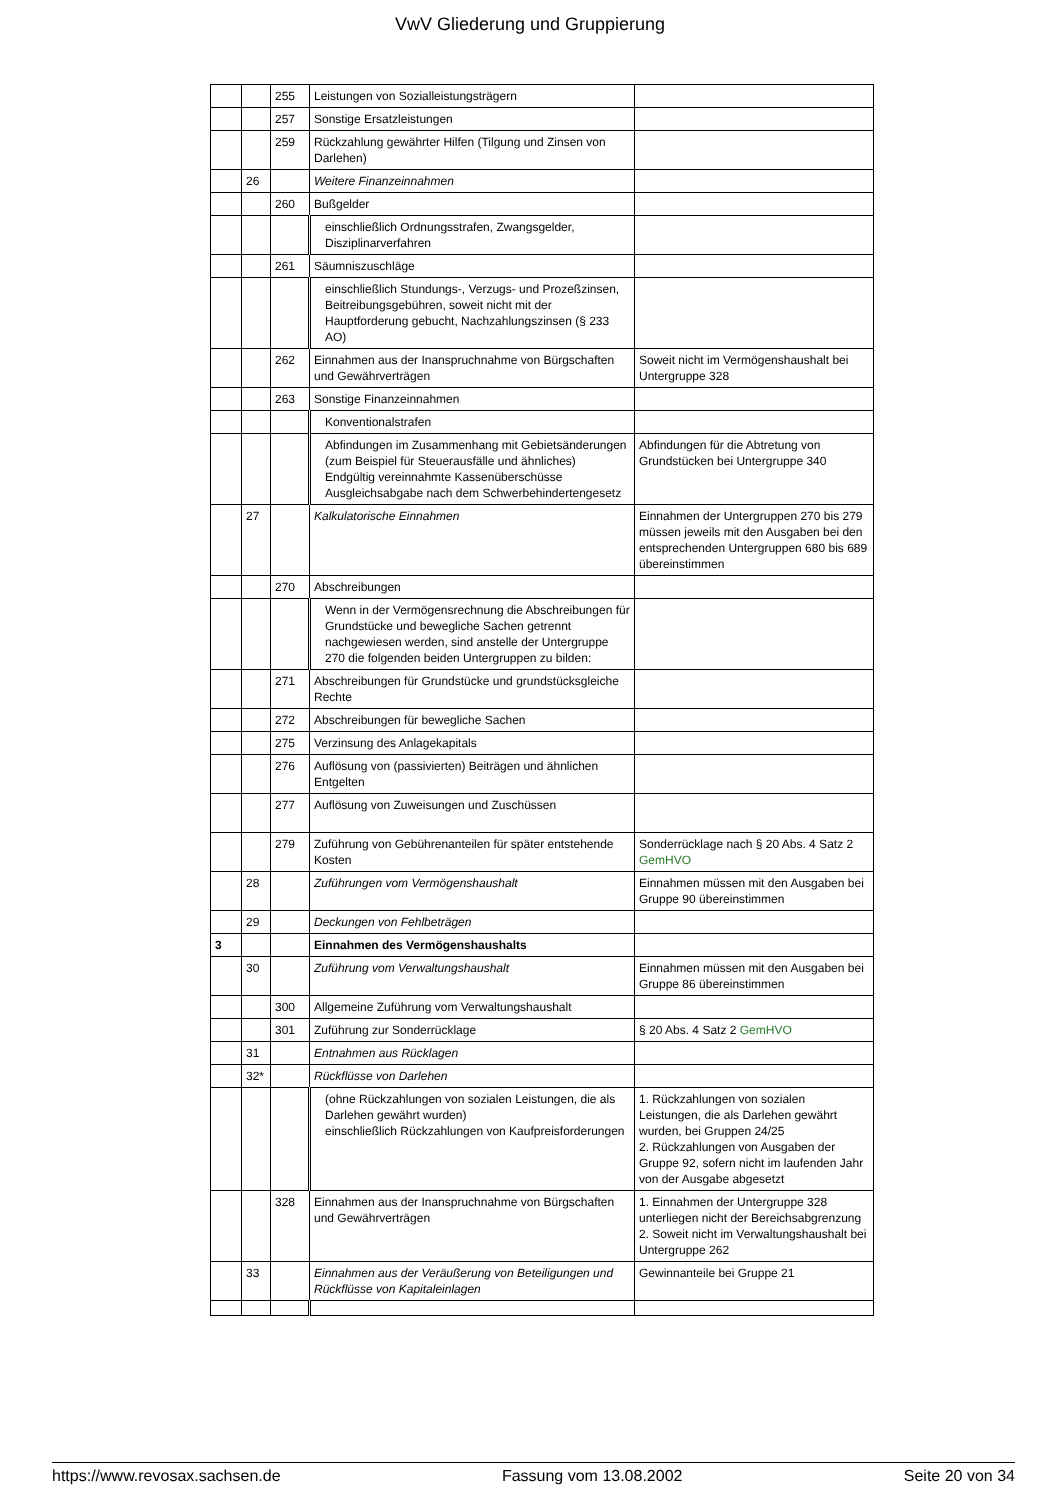VwV Gliederung und Gruppierung
| | | 255 | Leistungen von Sozialleistungsträgern | |
| | | 257 | Sonstige Ersatzleistungen | |
| | | 259 | Rückzahlung gewährter Hilfen (Tilgung und Zinsen von Darlehen) | |
| | 26 | | Weitere Finanzeinnahmen | |
| | | 260 | Bußgelder | |
| | | | einschließlich Ordnungsstrafen, Zwangsgelder, Disziplinarverfahren | |
| | | 261 | Säumniszuschläge | |
| | | | einschließlich Stundungs-, Verzugs- und Prozeßzinsen, Beitreibungsgebühren, soweit nicht mit der Hauptforderung gebucht, Nachzahlungszinsen (§ 233 AO) | |
| | | 262 | Einnahmen aus der Inanspruchnahme von Bürgschaften und Gewährverträgen | Soweit nicht im Vermögenshaushalt bei Untergruppe 328 |
| | | 263 | Sonstige Finanzeinnahmen | |
| | | | Konventionalstrafen | |
| | | | Abfindungen im Zusammenhang mit Gebietsänderungen (zum Beispiel für Steuerausfälle und ähnliches) Endgültig vereinnahmte Kassenüberschüsse Ausgleichsabgabe nach dem Schwerbehindertengesetz | Abfindungen für die Abtretung von Grundstücken bei Untergruppe 340 |
| | 27 | | Kalkulatorische Einnahmen | Einnahmen der Untergruppen 270 bis 279 müssen jeweils mit den Ausgaben bei den entsprechenden Untergruppen 680 bis 689 übereinstimmen |
| | | 270 | Abschreibungen | |
| | | | Wenn in der Vermögensrechnung die Abschreibungen für Grundstücke und bewegliche Sachen getrennt nachgewiesen werden, sind anstelle der Untergruppe 270 die folgenden beiden Untergruppen zu bilden: | |
| | | 271 | Abschreibungen für Grundstücke und grundstücksgleiche Rechte | |
| | | 272 | Abschreibungen für bewegliche Sachen | |
| | | 275 | Verzinsung des Anlagekapitals | |
| | | 276 | Auflösung von (passivierten) Beiträgen und ähnlichen Entgelten | |
| | | 277 | Auflösung von Zuweisungen und Zuschüssen | |
| | | 279 | Zuführung von Gebührenanteilen für später entstehende Kosten | Sonderrücklage nach § 20 Abs. 4 Satz 2 GemHVO |
| | 28 | | Zuführungen vom Vermögenshaushalt | Einnahmen müssen mit den Ausgaben bei Gruppe 90 übereinstimmen |
| | 29 | | Deckungen von Fehlbeträgen | |
| 3 | | | Einnahmen des Vermögenshaushalts | |
| | 30 | | Zuführung vom Verwaltungshaushalt | Einnahmen müssen mit den Ausgaben bei Gruppe 86 übereinstimmen |
| | | 300 | Allgemeine Zuführung vom Verwaltungshaushalt | |
| | | 301 | Zuführung zur Sonderrücklage | § 20 Abs. 4 Satz 2 GemHVO |
| | 31 | | Entnahmen aus Rücklagen | |
| | 32* | | Rückflüsse von Darlehen | |
| | | | (ohne Rückzahlungen von sozialen Leistungen, die als Darlehen gewährt wurden) einschließlich Rückzahlungen von Kaufpreisforderungen | 1. Rückzahlungen von sozialen Leistungen, die als Darlehen gewährt wurden, bei Gruppen 24/25 2. Rückzahlungen von Ausgaben der Gruppe 92, sofern nicht im laufenden Jahr von der Ausgabe abgesetzt |
| | | 328 | Einnahmen aus der Inanspruchnahme von Bürgschaften und Gewährverträgen | 1. Einnahmen der Untergruppe 328 unterliegen nicht der Bereichsabgrenzung 2. Soweit nicht im Verwaltungshaushalt bei Untergruppe 262 |
| | 33 | | Einnahmen aus der Veräußerung von Beteiligungen und Rückflüsse von Kapitaleinlagen | Gewinnanteile bei Gruppe 21 |
https://www.revosax.sachsen.de Fassung vom 13.08.2002 Seite 20 von 34